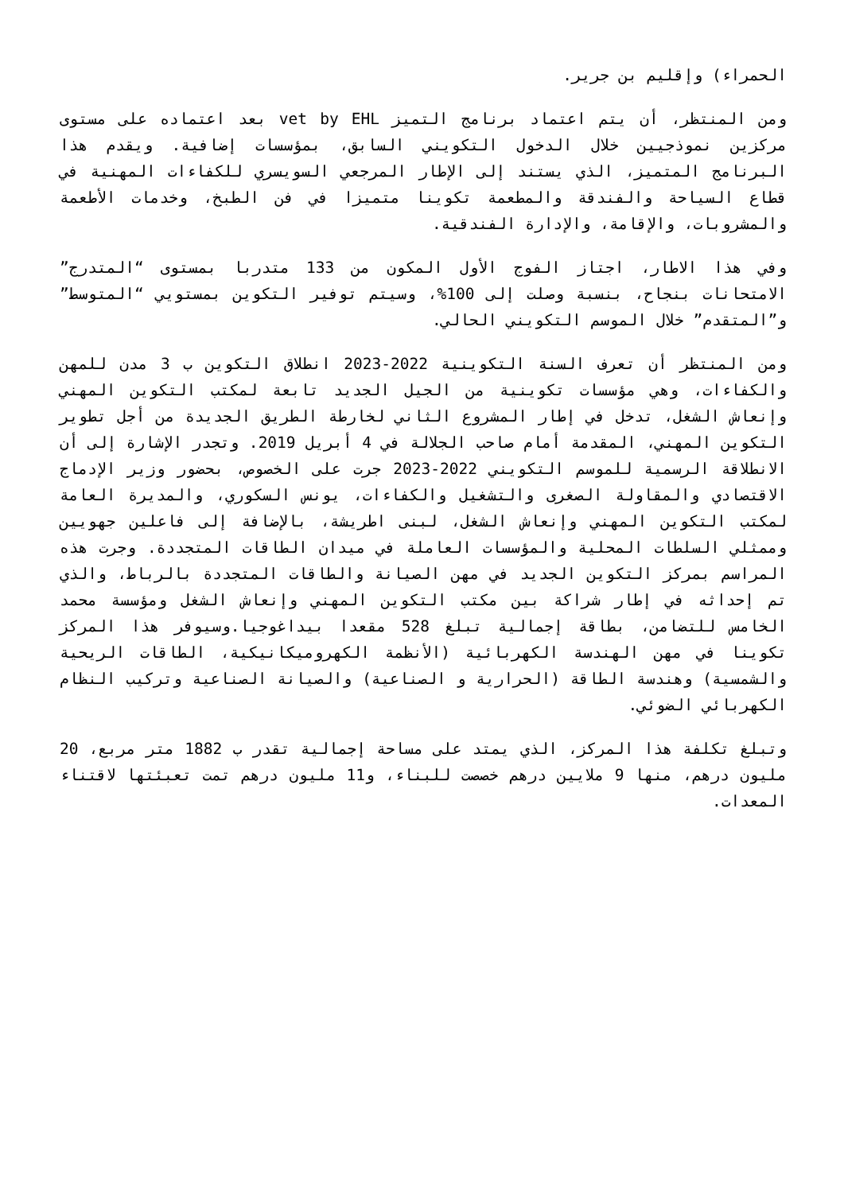الحمراء) وإقليم بن جرير.
ومن المنتظر، أن يتم اعتماد برنامج التميز vet by EHL بعد اعتماده على مستوى مركزين نموذجيين خلال الدخول التكويني السابق، بمؤسسات إضافية. ويقدم هذا البرنامج المتميز، الذي يستند إلى الإطار المرجعي السويسري للكفاءات المهنية في قطاع السياحة والفندقة والمطعمة تكوينا متميزا في فن الطبخ، وخدمات الأطعمة والمشروبات، والإقامة، والإدارة الفندقية.
وفي هذا الاطار، اجتاز الفوج الأول المكون من 133 متدربا بمستوى “المتدرج” الامتحانات بنجاح، بنسبة وصلت إلى 100%، وسيتم توفير التكوين بمستويي “المتوسط” و”المتقدم” خلال الموسم التكويني الحالي.
ومن المنتظر أن تعرف السنة التكوينية 2022-2023 انطلاق التكوين ب 3 مدن للمهن والكفاءات، وهي مؤسسات تكوينية من الجيل الجديد تابعة لمكتب التكوين المهني وإنعاش الشغل، تدخل في إطار المشروع الثاني لخارطة الطريق الجديدة من أجل تطوير التكوين المهني، المقدمة أمام صاحب الجلالة في 4 أبريل 2019. وتجدر الإشارة إلى أن الانطلاقة الرسمية للموسم التكويني 2022-2023 جرت على الخصوص، بحضور وزير الإدماج الاقتصادي والمقاولة الصغرى والتشغيل والكفاءات، يونس السكوري، والمديرة العامة لمكتب التكوين المهني وإنعاش الشغل، لبنى اطريشة، بالإضافة إلى فاعلين جهويين وممثلي السلطات المحلية والمؤسسات العاملة في ميدان الطاقات المتجددة. وجرت هذه المراسم بمركز التكوين الجديد في مهن الصيانة والطاقات المتجددة بالرباط، والذي تم إحداثه في إطار شراكة بين مكتب التكوين المهني وإنعاش الشغل ومؤسسة محمد الخامس للتضامن، بطاقة إجمالية تبلغ 528 مقعدا بيداغوجيا.وسيوفر هذا المركز تكوينا في مهن الهندسة الكهربائية (الأنظمة الكهروميكانيكية، الطاقات الريحية والشمسية) وهندسة الطاقة (الحرارية و الصناعية) والصيانة الصناعية وتركيب النظام الكهربائي الضوئي.
وتبلغ تكلفة هذا المركز، الذي يمتد على مساحة إجمالية تقدر ب 1882 متر مربع، 20 مليون درهم، منها 9 ملايين درهم خصصت للبناء، و11 مليون درهم تمت تعبئتها لاقتناء المعدات.